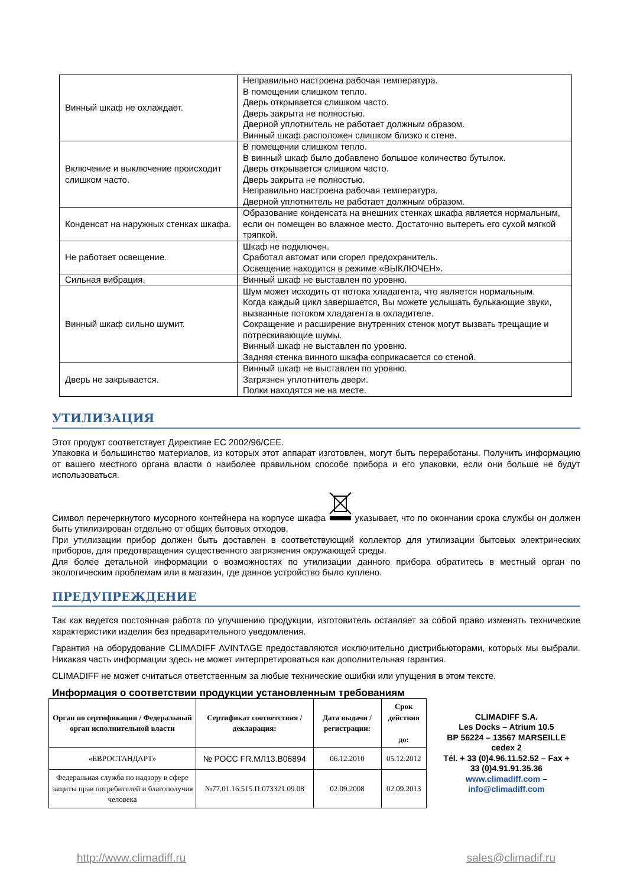| Винный шкаф не охлаждает. | Неправильно настроена рабочая температура. В помещении слишком тепло. Дверь открывается слишком часто. Дверь закрыта не полностью. Дверной уплотнитель не работает должным образом. Винный шкаф расположен слишком близко к стене. |
| Включение и выключение происходит слишком часто. | В помещении слишком тепло. В винный шкаф было добавлено большое количество бутылок. Дверь открывается слишком часто. Дверь закрыта не полностью. Неправильно настроена рабочая температура. Дверной уплотнитель не работает должным образом. |
| Конденсат на наружных стенках шкафа. | Образование конденсата на внешних стенках шкафа является нормальным, если он помещен во влажное место. Достаточно вытереть его сухой мягкой тряпкой. |
| Не работает освещение. | Шкаф не подключен. Сработал автомат или сгорел предохранитель. Освещение находится в режиме «ВЫКЛЮЧЕН». |
| Сильная вибрация. | Винный шкаф не выставлен по уровню. |
| Винный шкаф сильно шумит. | Шум может исходить от потока хладагента, что является нормальным. Когда каждый цикл завершается, Вы можете услышать булькающие звуки, вызванные потоком хладагента в охладителе. Сокращение и расширение внутренних стенок могут вызвать трещащие и потрескивающие шумы. Винный шкаф не выставлен по уровню. Задняя стенка винного шкафа соприкасается со стеной. |
| Дверь не закрывается. | Винный шкаф не выставлен по уровню. Загрязнен уплотнитель двери. Полки находятся не на месте. |
УТИЛИЗАЦИЯ
Этот продукт соответствует Директиве ЕС 2002/96/CEE.
Упаковка и большинство материалов, из которых этот аппарат изготовлен, могут быть переработаны. Получить информацию от вашего местного органа власти о наиболее правильном способе прибора и его упаковки, если они больше не будут использоваться.
Символ перечеркнутого мусорного контейнера на корпусе шкафа указывает, что по окончании срока службы он должен быть утилизирован отдельно от общих бытовых отходов.
При утилизации прибор должен быть доставлен в соответствующий коллектор для утилизации бытовых электрических приборов, для предотвращения существенного загрязнения окружающей среды.
Для более детальной информации о возможностях по утилизации данного прибора обратитесь в местный орган по экологическим проблемам или в магазин, где данное устройство было куплено.
ПРЕДУПРЕЖДЕНИЕ
Так как ведется постоянная работа по улучшению продукции, изготовитель оставляет за собой право изменять технические характеристики изделия без предварительного уведомления.
Гарантия на оборудование CLIMADIFF AVINTAGE предоставляются исключительно дистрибьюторами, которых мы выбрали. Никакая часть информации здесь не может интерпретироваться как дополнительная гарантия.
CLIMADIFF не может считаться ответственным за любые технические ошибки или упущения в этом тексте.
Информация о соответствии продукции установленным требованиям
| Орган по сертификации / Федеральный орган исполнительной власти | Сертификат соответствия / декларация: | Дата выдачи / регистрации: | Срок действия до: |
| --- | --- | --- | --- |
| «ЕВРОСТАНДАРТ» | № РОСС FR.МЛ13.В06894 | 06.12.2010 | 05.12.2012 |
| Федеральная служба по надзору в сфере защиты прав потребителей и благополучия человека | №77.01.16.515.П.073321.09.08 | 02.09.2008 | 02.09.2013 |
CLIMADIFF S.A.
Les Docks – Atrium 10.5
BP 56224 – 13567 MARSEILLE cedex 2
Tél. + 33 (0)4.96.11.52.52 – Fax + 33 (0)4.91.91.35.36
www.climadiff.com –
info@climadiff.com
http://www.climadiff.ru sales@climadif.ru